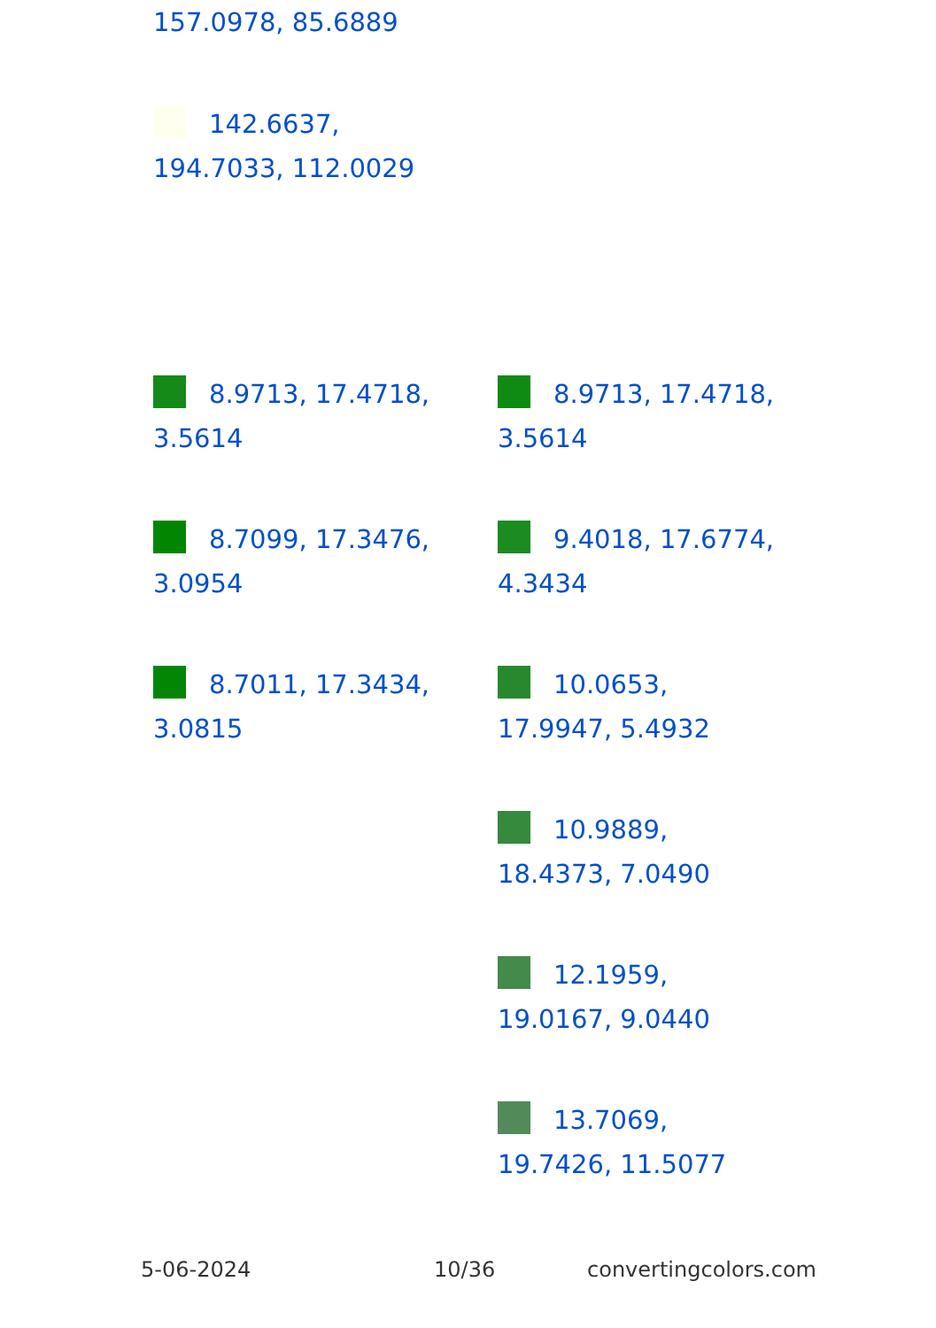157.0978, 85.6889
142.6637, 194.7033, 112.0029
8.9713, 17.4718, 3.5614
8.9713, 17.4718, 3.5614
8.7099, 17.3476, 3.0954
9.4018, 17.6774, 4.3434
8.7011, 17.3434, 3.0815
10.0653, 17.9947, 5.4932
10.9889, 18.4373, 7.0490
12.1959, 19.0167, 9.0440
13.7069, 19.7426, 11.5077
5-06-2024 10/36 convertingcolors.com